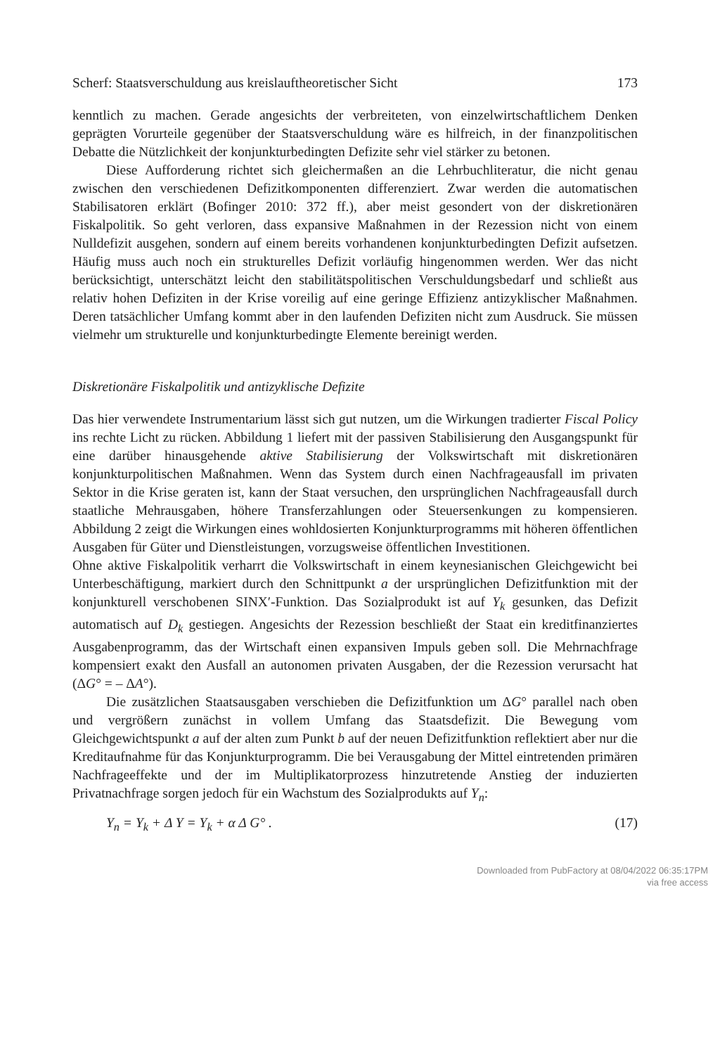Scherf: Staatsverschuldung aus kreislauftheoretischer Sicht 173
kenntlich zu machen. Gerade angesichts der verbreiteten, von einzelwirtschaftlichem Denken geprägten Vorurteile gegenüber der Staatsverschuldung wäre es hilfreich, in der finanzpolitischen Debatte die Nützlichkeit der konjunkturbedingten Defizite sehr viel stärker zu betonen.
Diese Aufforderung richtet sich gleichermaßen an die Lehrbuchliteratur, die nicht genau zwischen den verschiedenen Defizitkomponenten differenziert. Zwar werden die automatischen Stabilisatoren erklärt (Bofinger 2010: 372 ff.), aber meist gesondert von der diskretionären Fiskalpolitik. So geht verloren, dass expansive Maßnahmen in der Rezession nicht von einem Nulldefizit ausgehen, sondern auf einem bereits vorhandenen konjunkturbedingten Defizit aufsetzen. Häufig muss auch noch ein strukturelles Defizit vorläufig hingenommen werden. Wer das nicht berücksichtigt, unterschätzt leicht den stabilitätspolitischen Verschuldungsbedarf und schließt aus relativ hohen Defiziten in der Krise voreilig auf eine geringe Effizienz antizyklischer Maßnahmen. Deren tatsächlicher Umfang kommt aber in den laufenden Defiziten nicht zum Ausdruck. Sie müssen vielmehr um strukturelle und konjunkturbedingte Elemente bereinigt werden.
Diskretionäre Fiskalpolitik und antizyklische Defizite
Das hier verwendete Instrumentarium lässt sich gut nutzen, um die Wirkungen tradierter Fiscal Policy ins rechte Licht zu rücken. Abbildung 1 liefert mit der passiven Stabilisierung den Ausgangspunkt für eine darüber hinausgehende aktive Stabilisierung der Volkswirtschaft mit diskretionären konjunkturpolitischen Maßnahmen. Wenn das System durch einen Nachfrageausfall im privaten Sektor in die Krise geraten ist, kann der Staat versuchen, den ursprünglichen Nachfrageausfall durch staatliche Mehrausgaben, höhere Transferzahlungen oder Steuersenkungen zu kompensieren. Abbildung 2 zeigt die Wirkungen eines wohldosierten Konjunkturprogramms mit höheren öffentlichen Ausgaben für Güter und Dienstleistungen, vorzugsweise öffentlichen Investitionen.
Ohne aktive Fiskalpolitik verharrt die Volkswirtschaft in einem keynesianischen Gleichgewicht bei Unterbeschäftigung, markiert durch den Schnittpunkt a der ursprünglichen Defizitfunktion mit der konjunkturell verschobenen SINX′-Funktion. Das Sozialprodukt ist auf Y<sub>k</sub> gesunken, das Defizit automatisch auf D<sub>k</sub> gestiegen. Angesichts der Rezession beschließt der Staat ein kreditfinanziertes Ausgabenprogramm, das der Wirtschaft einen expansiven Impuls geben soll. Die Mehrnachfrage kompensiert exakt den Ausfall an autonomen privaten Ausgaben, der die Rezession verursacht hat (ΔG° = – ΔA°).
Die zusätzlichen Staatsausgaben verschieben die Defizitfunktion um ΔG° parallel nach oben und vergrößern zunächst in vollem Umfang das Staatsdefizit. Die Bewegung vom Gleichgewichtspunkt a auf der alten zum Punkt b auf der neuen Defizitfunktion reflektiert aber nur die Kreditaufnahme für das Konjunkturprogramm. Die bei Verausgabung der Mittel eintretenden primären Nachfrageeffekte und der im Multiplikatorprozess hinzutretende Anstieg der induzierten Privatnachfrage sorgen jedoch für ein Wachstum des Sozialprodukts auf Y<sub>n</sub>:
Y<sub>n</sub> = Y<sub>k</sub> + Δ Y = Y<sub>k</sub> + α Δ G° . (17)
Downloaded from PubFactory at 08/04/2022 06:35:17PM
via free access